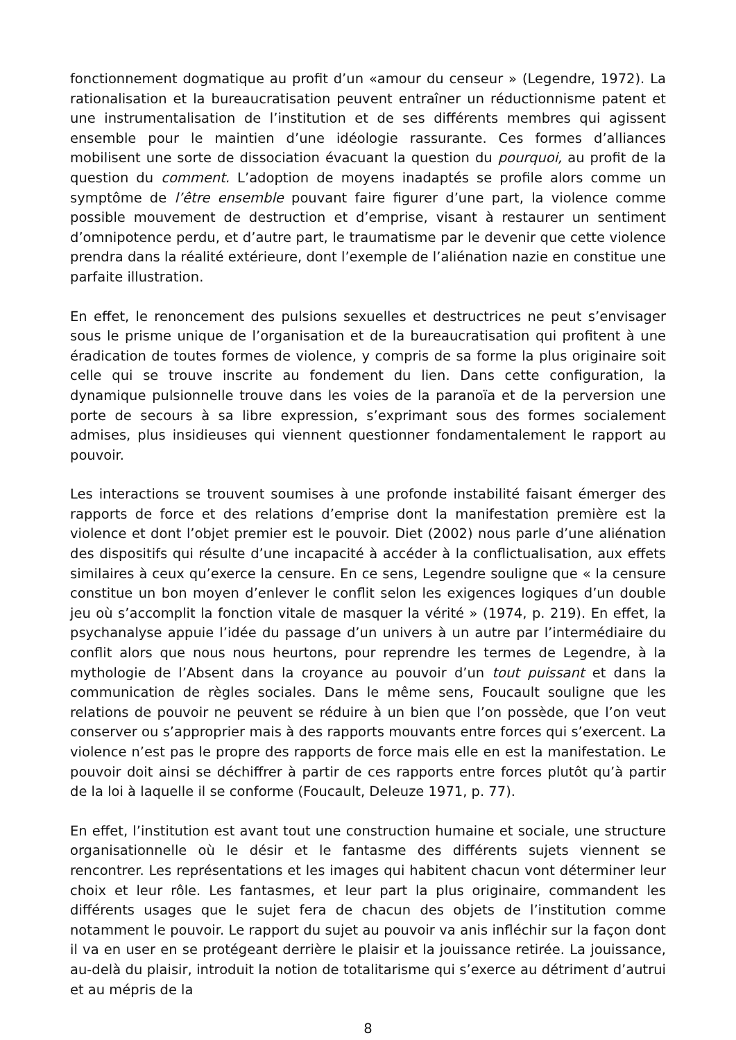fonctionnement dogmatique au profit d’un «amour du censeur » (Legendre, 1972). La rationalisation et la bureaucratisation peuvent entraîner un réductionnisme patent et une instrumentalisation de l’institution et de ses différents membres qui agissent ensemble pour le maintien d’une idéologie rassurante. Ces formes d’alliances mobilisent une sorte de dissociation évacuant la question du pourquoi, au profit de la question du comment. L’adoption de moyens inadaptés se profile alors comme un symptôme de l’être ensemble pouvant faire figurer d’une part, la violence comme possible mouvement de destruction et d’emprise, visant à restaurer un sentiment d’omnipotence perdu, et d’autre part, le traumatisme par le devenir que cette violence prendra dans la réalité extérieure, dont l’exemple de l’aliénation nazie en constitue une parfaite illustration.
En effet, le renoncement des pulsions sexuelles et destructrices ne peut s’envisager sous le prisme unique de l’organisation et de la bureaucratisation qui profitent à une éradication de toutes formes de violence, y compris de sa forme la plus originaire soit celle qui se trouve inscrite au fondement du lien. Dans cette configuration, la dynamique pulsionnelle trouve dans les voies de la paranoïa et de la perversion une porte de secours à sa libre expression, s’exprimant sous des formes socialement admises, plus insidieuses qui viennent questionner fondamentalement le rapport au pouvoir.
Les interactions se trouvent soumises à une profonde instabilité faisant émerger des rapports de force et des relations d’emprise dont la manifestation première est la violence et dont l’objet premier est le pouvoir. Diet (2002) nous parle d’une aliénation des dispositifs qui résulte d’une incapacité à accéder à la conflictualisation, aux effets similaires à ceux qu’exerce la censure. En ce sens, Legendre souligne que « la censure constitue un bon moyen d’enlever le conflit selon les exigences logiques d’un double jeu où s’accomplit la fonction vitale de masquer la vérité » (1974, p. 219). En effet, la psychanalyse appuie l’idée du passage d’un univers à un autre par l’intermédiaire du conflit alors que nous nous heurtons, pour reprendre les termes de Legendre, à la mythologie de l’Absent dans la croyance au pouvoir d’un tout puissant et dans la communication de règles sociales. Dans le même sens, Foucault souligne que les relations de pouvoir ne peuvent se réduire à un bien que l’on possède, que l’on veut conserver ou s’approprier mais à des rapports mouvants entre forces qui s’exercent. La violence n’est pas le propre des rapports de force mais elle en est la manifestation. Le pouvoir doit ainsi se déchiffrer à partir de ces rapports entre forces plutôt qu’à partir de la loi à laquelle il se conforme (Foucault, Deleuze 1971, p. 77).
En effet, l’institution est avant tout une construction humaine et sociale, une structure organisationnelle où le désir et le fantasme des différents sujets viennent se rencontrer. Les représentations et les images qui habitent chacun vont déterminer leur choix et leur rôle. Les fantasmes, et leur part la plus originaire, commandent les différents usages que le sujet fera de chacun des objets de l’institution comme notamment le pouvoir. Le rapport du sujet au pouvoir va anis infléchir sur la façon dont il va en user en se protégeant derrière le plaisir et la jouissance retirée. La jouissance, au-delà du plaisir, introduit la notion de totalitarisme qui s’exerce au détriment d’autrui et au mépris de la
8